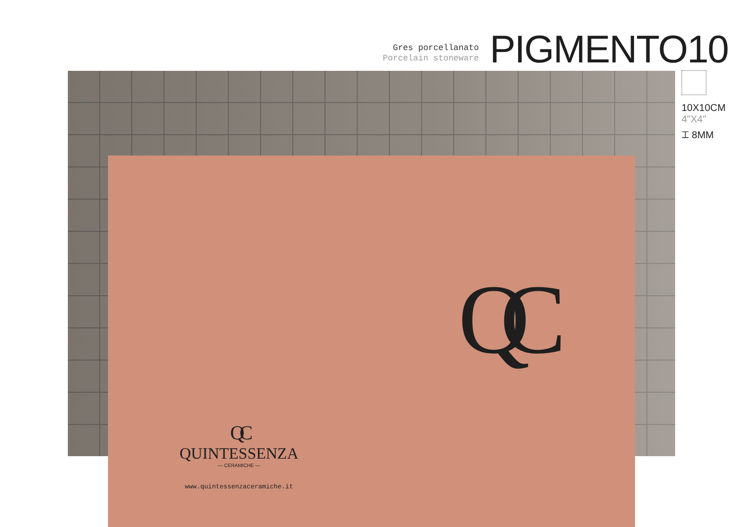Gres porcellanato
Porcelain stoneware
PIGMENTO10
10X10CM
4"X4"
⌶ 8MM
QC
QC
QUINTESSENZA
— CERAMICHE —
www.quintessenzaceramiche.it